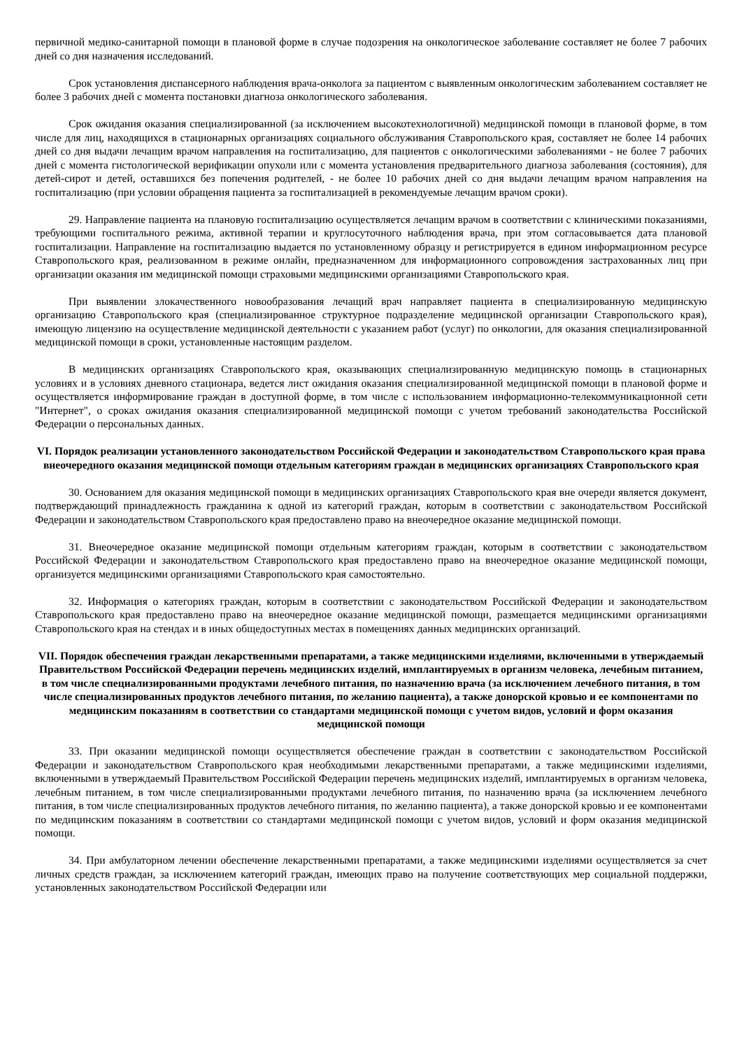первичной медико-санитарной помощи в плановой форме в случае подозрения на онкологическое заболевание составляет не более 7 рабочих дней со дня назначения исследований.
Срок установления диспансерного наблюдения врача-онколога за пациентом с выявленным онкологическим заболеванием составляет не более 3 рабочих дней с момента постановки диагноза онкологического заболевания.
Срок ожидания оказания специализированной (за исключением высокотехнологичной) медицинской помощи в плановой форме, в том числе для лиц, находящихся в стационарных организациях социального обслуживания Ставропольского края, составляет не более 14 рабочих дней со дня выдачи лечащим врачом направления на госпитализацию, для пациентов с онкологическими заболеваниями - не более 7 рабочих дней с момента гистологической верификации опухоли или с момента установления предварительного диагноза заболевания (состояния), для детей-сирот и детей, оставшихся без попечения родителей, - не более 10 рабочих дней со дня выдачи лечащим врачом направления на госпитализацию (при условии обращения пациента за госпитализацией в рекомендуемые лечащим врачом сроки).
29. Направление пациента на плановую госпитализацию осуществляется лечащим врачом в соответствии с клиническими показаниями, требующими госпитального режима, активной терапии и круглосуточного наблюдения врача, при этом согласовывается дата плановой госпитализации. Направление на госпитализацию выдается по установленному образцу и регистрируется в едином информационном ресурсе Ставропольского края, реализованном в режиме онлайн, предназначенном для информационного сопровождения застрахованных лиц при организации оказания им медицинской помощи страховыми медицинскими организациями Ставропольского края.
При выявлении злокачественного новообразования лечащий врач направляет пациента в специализированную медицинскую организацию Ставропольского края (специализированное структурное подразделение медицинской организации Ставропольского края), имеющую лицензию на осуществление медицинской деятельности с указанием работ (услуг) по онкологии, для оказания специализированной медицинской помощи в сроки, установленные настоящим разделом.
В медицинских организациях Ставропольского края, оказывающих специализированную медицинскую помощь в стационарных условиях и в условиях дневного стационара, ведется лист ожидания оказания специализированной медицинской помощи в плановой форме и осуществляется информирование граждан в доступной форме, в том числе с использованием информационно-телекоммуникационной сети "Интернет", о сроках ожидания оказания специализированной медицинской помощи с учетом требований законодательства Российской Федерации о персональных данных.
VI. Порядок реализации установленного законодательством Российской Федерации и законодательством Ставропольского края права внеочередного оказания медицинской помощи отдельным категориям граждан в медицинских организациях Ставропольского края
30. Основанием для оказания медицинской помощи в медицинских организациях Ставропольского края вне очереди является документ, подтверждающий принадлежность гражданина к одной из категорий граждан, которым в соответствии с законодательством Российской Федерации и законодательством Ставропольского края предоставлено право на внеочередное оказание медицинской помощи.
31. Внеочередное оказание медицинской помощи отдельным категориям граждан, которым в соответствии с законодательством Российской Федерации и законодательством Ставропольского края предоставлено право на внеочередное оказание медицинской помощи, организуется медицинскими организациями Ставропольского края самостоятельно.
32. Информация о категориях граждан, которым в соответствии с законодательством Российской Федерации и законодательством Ставропольского края предоставлено право на внеочередное оказание медицинской помощи, размещается медицинскими организациями Ставропольского края на стендах и в иных общедоступных местах в помещениях данных медицинских организаций.
VII. Порядок обеспечения граждан лекарственными препаратами, а также медицинскими изделиями, включенными в утверждаемый Правительством Российской Федерации перечень медицинских изделий, имплантируемых в организм человека, лечебным питанием, в том числе специализированными продуктами лечебного питания, по назначению врача (за исключением лечебного питания, в том числе специализированных продуктов лечебного питания, по желанию пациента), а также донорской кровью и ее компонентами по медицинским показаниям в соответствии со стандартами медицинской помощи с учетом видов, условий и форм оказания медицинской помощи
33. При оказании медицинской помощи осуществляется обеспечение граждан в соответствии с законодательством Российской Федерации и законодательством Ставропольского края необходимыми лекарственными препаратами, а также медицинскими изделиями, включенными в утверждаемый Правительством Российской Федерации перечень медицинских изделий, имплантируемых в организм человека, лечебным питанием, в том числе специализированными продуктами лечебного питания, по назначению врача (за исключением лечебного питания, в том числе специализированных продуктов лечебного питания, по желанию пациента), а также донорской кровью и ее компонентами по медицинским показаниям в соответствии со стандартами медицинской помощи с учетом видов, условий и форм оказания медицинской помощи.
34. При амбулаторном лечении обеспечение лекарственными препаратами, а также медицинскими изделиями осуществляется за счет личных средств граждан, за исключением категорий граждан, имеющих право на получение соответствующих мер социальной поддержки, установленных законодательством Российской Федерации или